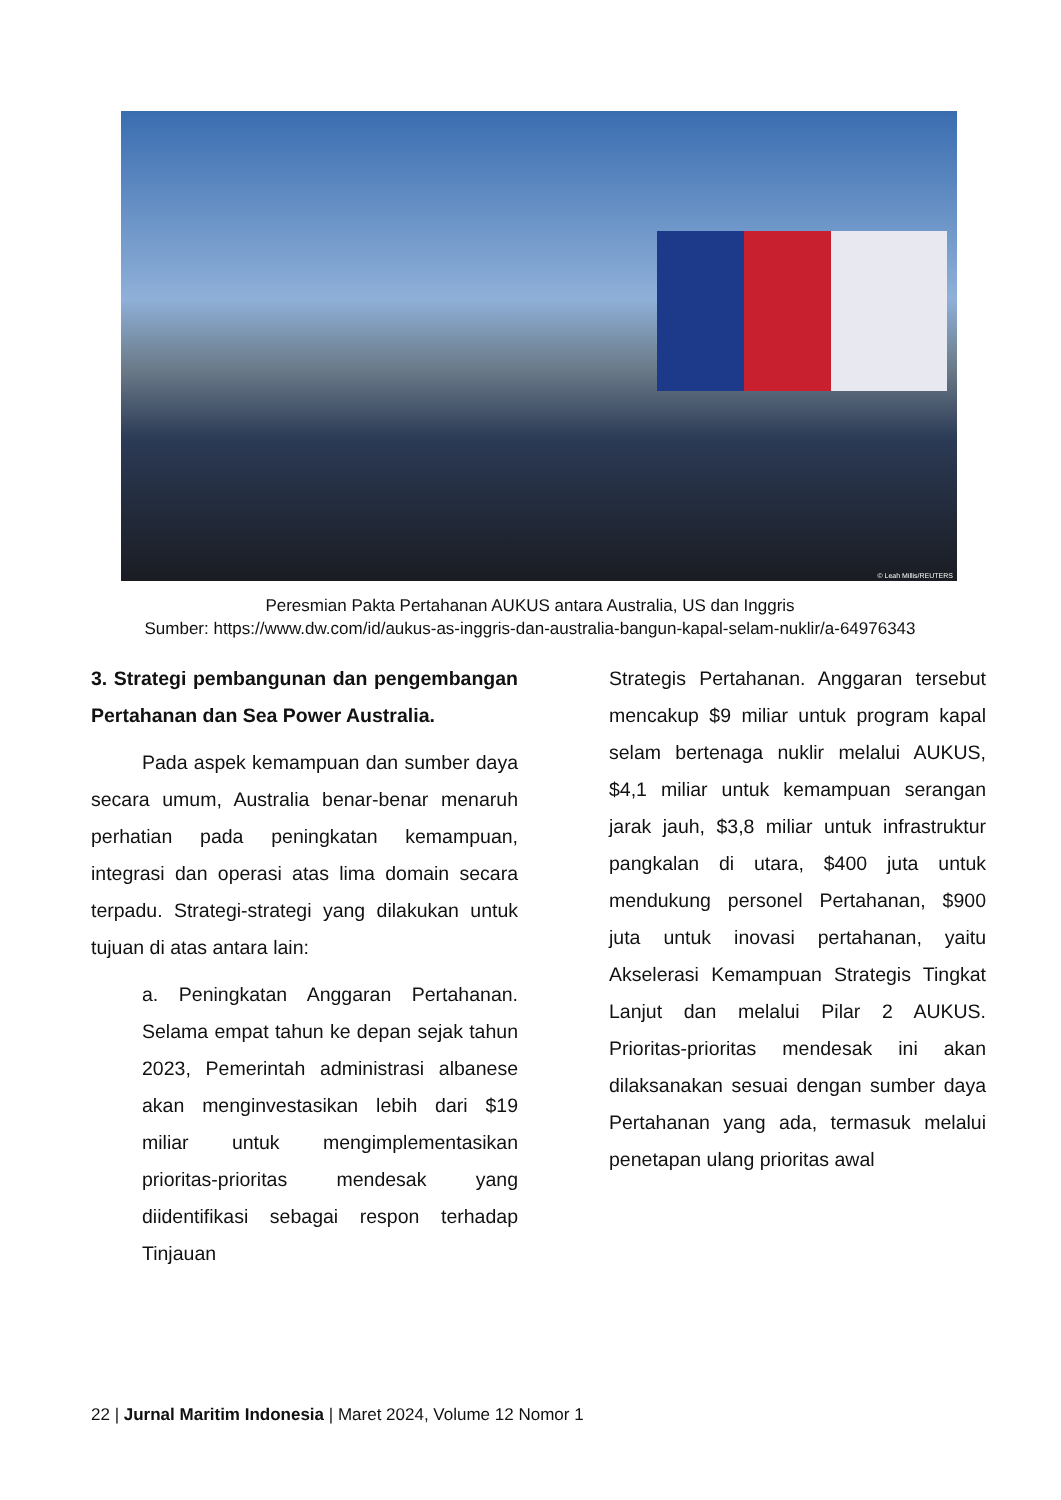© Leah Millis/REUTERS
Peresmian Pakta Pertahanan AUKUS antara Australia, US dan Inggris
Sumber: https://www.dw.com/id/aukus-as-inggris-dan-australia-bangun-kapal-selam-nuklir/a-64976343
3. Strategi pembangunan dan pengembangan Pertahanan dan Sea Power Australia.
Pada aspek kemampuan dan sumber daya secara umum, Australia benar-benar menaruh perhatian pada peningkatan kemampuan, integrasi dan operasi atas lima domain secara terpadu. Strategi-strategi yang dilakukan untuk tujuan di atas antara lain:
a. Peningkatan Anggaran Pertahanan. Selama empat tahun ke depan sejak tahun 2023, Pemerintah administrasi albanese akan menginvestasikan lebih dari $19 miliar untuk mengimplementasikan prioritas-prioritas mendesak yang diidentifikasi sebagai respon terhadap Tinjauan
Strategis Pertahanan. Anggaran tersebut mencakup $9 miliar untuk program kapal selam bertenaga nuklir melalui AUKUS, $4,1 miliar untuk kemampuan serangan jarak jauh, $3,8 miliar untuk infrastruktur pangkalan di utara, $400 juta untuk mendukung personel Pertahanan, $900 juta untuk inovasi pertahanan, yaitu Akselerasi Kemampuan Strategis Tingkat Lanjut dan melalui Pilar 2 AUKUS. Prioritas-prioritas mendesak ini akan dilaksanakan sesuai dengan sumber daya Pertahanan yang ada, termasuk melalui penetapan ulang prioritas awal
22 | Jurnal Maritim Indonesia | Maret 2024, Volume 12 Nomor 1